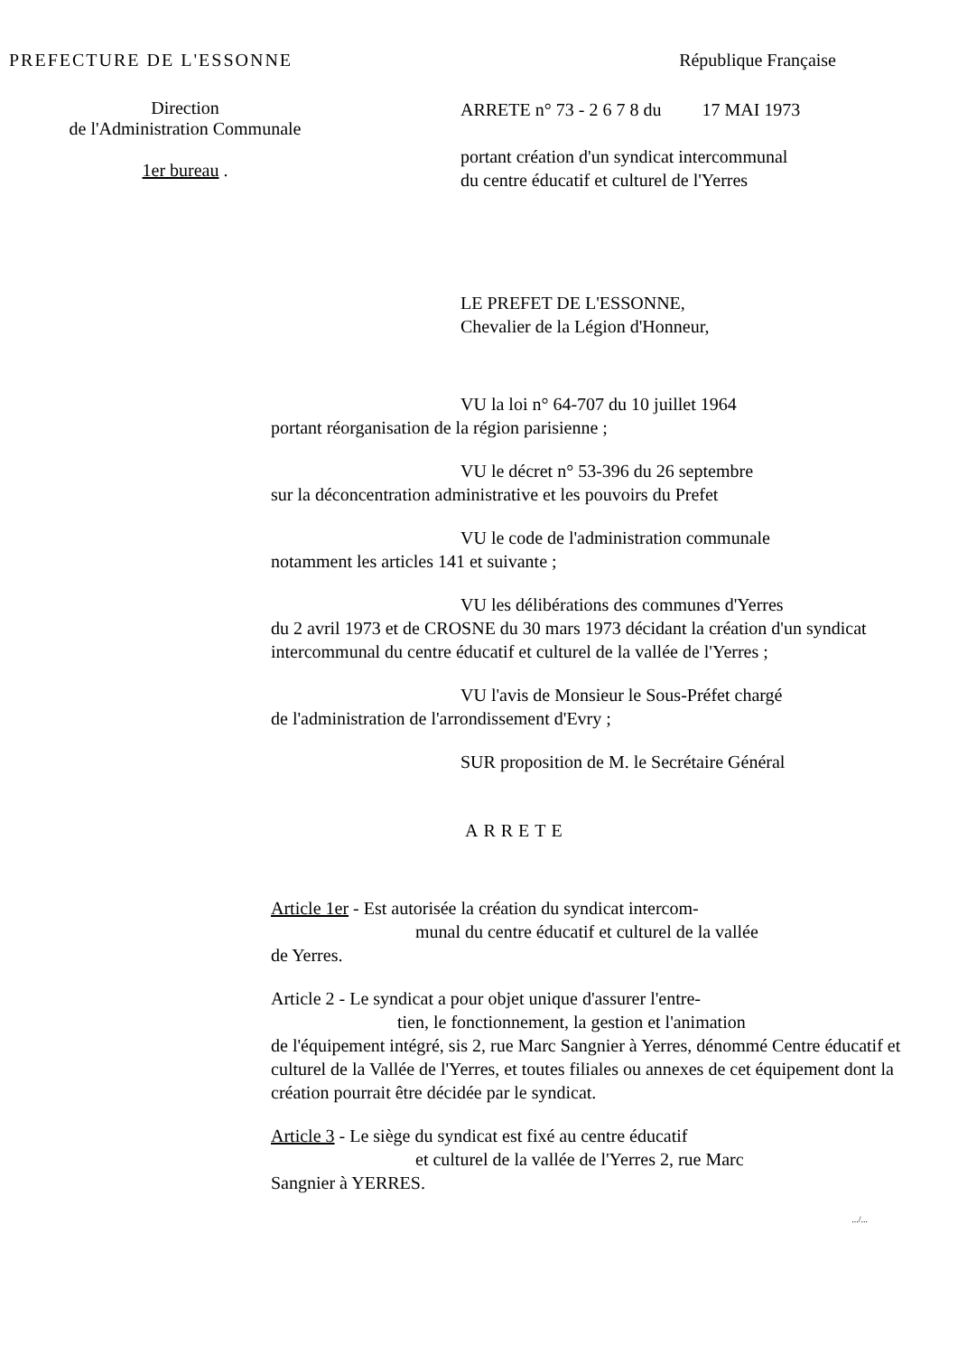PREFECTURE DE L'ESSONNE République Française
Direction
de l'Administration Communale
1er bureau .
ARRETE n° 73 - 2 6 7 8 du 17 MAI 1973
portant création d'un syndicat intercommunal
du centre éducatif et culturel de l'Yerres
LE PREFET DE L'ESSONNE,
Chevalier de la Légion d'Honneur,
VU la loi n° 64-707 du 10 juillet 1964
portant réorganisation de la région parisienne ;
VU le décret n° 53-396 du 26 septembre
sur la déconcentration administrative et les pouvoirs du Prefet
VU le code de l'administration communale
notamment les articles 141 et suivante ;
VU les délibérations des communes d'Yerres
du 2 avril 1973 et de CROSNE du 30 mars 1973 décidant la création d'un syndicat intercommunal du centre éducatif et culturel de la vallée de l'Yerres ;
VU l'avis de Monsieur le Sous-Préfet chargé
de l'administration de l'arrondissement d'Evry ;
SUR proposition de M. le Secrétaire Général
ARRETE
Article 1er - Est autorisée la création du syndicat intercom-
munal du centre éducatif et culturel de la vallée
de Yerres.
Article 2 - Le syndicat a pour objet unique d'assurer l'entre-
tien, le fonctionnement, la gestion et l'animation
de l'équipement intégré, sis 2, rue Marc Sangnier à Yerres, dénommé Centre éducatif et culturel de la Vallée de l'Yerres, et toutes filiales ou annexes de cet équipement dont la création pourrait être décidée par le syndicat.
Article 3 - Le siège du syndicat est fixé au centre éducatif
et culturel de la vallée de l'Yerres 2, rue Marc
Sangnier à YERRES.
.../...